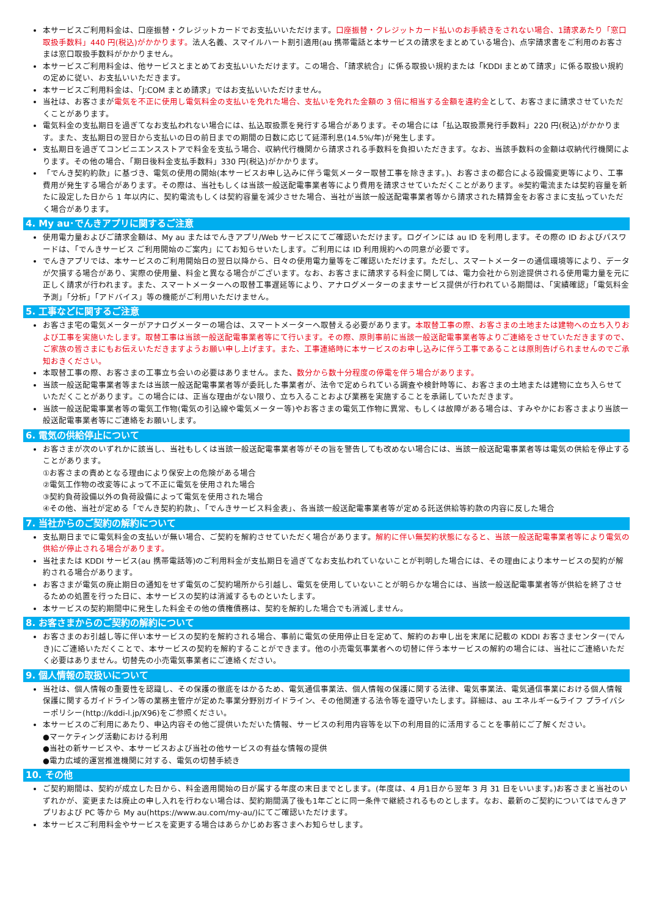本サービスご利用料金は、口座振替・クレジットカードでお支払いいただけます。口座振替・クレジットカード払いのお手続きをされない場合、1請求あたり「窓口取扱手数料」440 円(税込)がかかります。法人名義、スマイルハート割引適用(au 携帯電話と本サービスの請求をまとめている場合)、点字請求書をご利用のお客さまは窓口取扱手数料がかかりません。
本サービスご利用料金は、他サービスとまとめてお支払いいただけます。この場合、「請求統合」に係る取扱い規約または「KDDI まとめて請求」に係る取扱い規約の定めに従い、お支払いいただきます。
本サービスご利用料金は、「J:COM まとめ請求」ではお支払いいただけません。
当社は、お客さまが電気を不正に使用し電気料金の支払いを免れた場合、支払いを免れた金額の 3 倍に相当する金額を違約金として、お客さまに請求させていただくことがあります。
電気料金の支払期日を過ぎてなお支払われない場合には、払込取扱票を発行する場合があります。その場合には「払込取扱票発行手数料」220 円(税込)がかかります。また、支払期日の翌日から支払いの日の前日までの期間の日数に応じて延滞利息(14.5%/年)が発生します。
支払期日を過ぎてコンビニエンスストアで料金を支払う場合、収納代行機関から請求される手数料を負担いただきます。なお、当該手数料の金額は収納代行機関によります。その他の場合、「期日後料金支払手数料」330 円(税込)がかかります。
「でんき契約約款」に基づき、電気の使用の開始(本サービスお申し込みに伴う電気メーター取替工事を除きます。)、お客さまの都合による設備変更等により、工事費用が発生する場合があります。その際は、当社もしくは当該一般送配電事業者等により費用を請求させていただくことがあります。※契約電流または契約容量を新たに設定した日から 1 年以内に、契約電流もしくは契約容量を減少させた場合、当社が当該一般送配電事業者等から請求された精算金をお客さまに支払っていただく場合があります。
4. My au･でんきアプリに関するご注意
使用電力量およびご請求金額は、My au またはでんきアプリ/Web サービスにてご確認いただけます。ログインには au ID を利用します。その際の ID およびパスワードは、「でんきサービス ご利用開始のご案内」にてお知らせいたします。ご利用には ID 利用規約への同意が必要です。
でんきアプリでは、本サービスのご利用開始日の翌日以降から、日々の使用電力量等をご確認いただけます。ただし、スマートメーターの通信環境等により、データが欠損する場合があり、実際の使用量、料金と異なる場合がございます。なお、お客さまに請求する料金に関しては、電力会社から別途提供される使用電力量を元に正しく請求が行われます。また、スマートメーターへの取替工事遅延等により、アナログメーターのままサービス提供が行われている期間は、「実績確認」「電気料金予測」「分析」「アドバイス」等の機能がご利用いただけません。
5. 工事などに関するご注意
お客さま宅の電気メーターがアナログメーターの場合は、スマートメーターへ取替える必要があります。本取替工事の際、お客さまの土地または建物への立ち入りおよび工事を実施いたします。取替工事は当該一般送配電事業者等にて行います。その際、原則事前に当該一般送配電事業者等よりご連絡をさせていただきますので、ご家族の皆さまにもお伝えいただきますようお願い申し上げます。また、工事連絡時に本サービスのお申し込みに伴う工事であることは原則告げられませんのでご承知おきください。
本取替工事の際、お客さまの工事立ち会いの必要はありません。また、数分から数十分程度の停電を伴う場合があります。
当該一般送配電事業者等または当該一般送配電事業者等が委託した事業者が、法令で定められている調査や検針時等に、お客さまの土地または建物に立ち入らせていただくことがあります。この場合には、正当な理由がない限り、立ち入ることおよび業務を実施することを承諾していただきます。
当該一般送配電事業者等の電気工作物(電気の引込線や電気メーター等)やお客さまの電気工作物に異常、もしくは故障がある場合は、すみやかにお客さまより当該一般送配電事業者等にご連絡をお願いします。
6. 電気の供給停止について
お客さまが次のいずれかに該当し、当社もしくは当該一般送配電事業者等がその旨を警告しても改めない場合には、当該一般送配電事業者等は電気の供給を停止することがあります。
①お客さまの責めとなる理由により保安上の危険がある場合
②電気工作物の改変等によって不正に電気を使用された場合
③契約負荷設備以外の負荷設備によって電気を使用された場合
④その他、当社が定める「でんき契約約款」、「でんきサービス料金表」、各当該一般送配電事業者等が定める託送供給等約款の内容に反した場合
7. 当社からのご契約の解約について
支払期日までに電気料金の支払いが無い場合、ご契約を解約させていただく場合があります。解約に伴い無契約状態になると、当該一般送配電事業者等により電気の供給が停止される場合があります。
当社または KDDI サービス(au 携帯電話等)のご利用料金が支払期日を過ぎてなお支払われていないことが判明した場合には、その理由により本サービスの契約が解約される場合があります。
お客さまが電気の廃止期日の通知をせず電気のご契約場所から引越し、電気を使用していないことが明らかな場合には、当該一般送配電事業者等が供給を終了させるための処置を行った日に、本サービスの契約は消滅するものといたします。
本サービスの契約期間中に発生した料金その他の債権債務は、契約を解約した場合でも消滅しません。
8. お客さまからのご契約の解約について
お客さまのお引越し等に伴い本サービスの契約を解約される場合、事前に電気の使用停止日を定めて、解約のお申し出を末尾に記載の KDDI お客さまセンター(でんき)にご連絡いただくことで、本サービスの契約を解約することができます。他の小売電気事業者への切替に伴う本サービスの解約の場合には、当社にご連絡いただく必要はありません。切替先の小売電気事業者にご連絡ください。
9. 個人情報の取扱いについて
当社は、個人情報の重要性を認識し、その保護の徹底をはかるため、電気通信事業法、個人情報の保護に関する法律、電気事業法、電気通信事業における個人情報保護に関するガイドライン等の業務主管庁が定めた事業分野別ガイドライン、その他関連する法令等を遵守いたします。詳細は、au エネルギー&ライフ プライバシーポリシー(http://kddi-l.jp/X96)をご参照ください。
本サービスのご利用にあたり、申込内容その他ご提供いただいた情報、サービスの利用内容等を以下の利用目的に活用することを事前にご了解ください。
●マーケティング活動における利用
●当社の新サービスや、本サービスおよび当社の他サービスの有益な情報の提供
●電力広域的運営推進機関に対する、電気の切替手続き
10. その他
ご契約期間は、契約が成立した日から、料金適用開始の日が属する年度の末日までとします。(年度は、4 月1日から翌年 3 月 31 日をいいます。)お客さまと当社のいずれかが、変更または廃止の申し入れを行わない場合は、契約期間満了後も1年ごとに同一条件で継続されるものとします。なお、最新のご契約についてはでんきアプリおよび PC 等から My au(https://www.au.com/my-au/)にてご確認いただけます。
本サービスご利用料金やサービスを変更する場合はあらかじめお客さまへお知らせします。